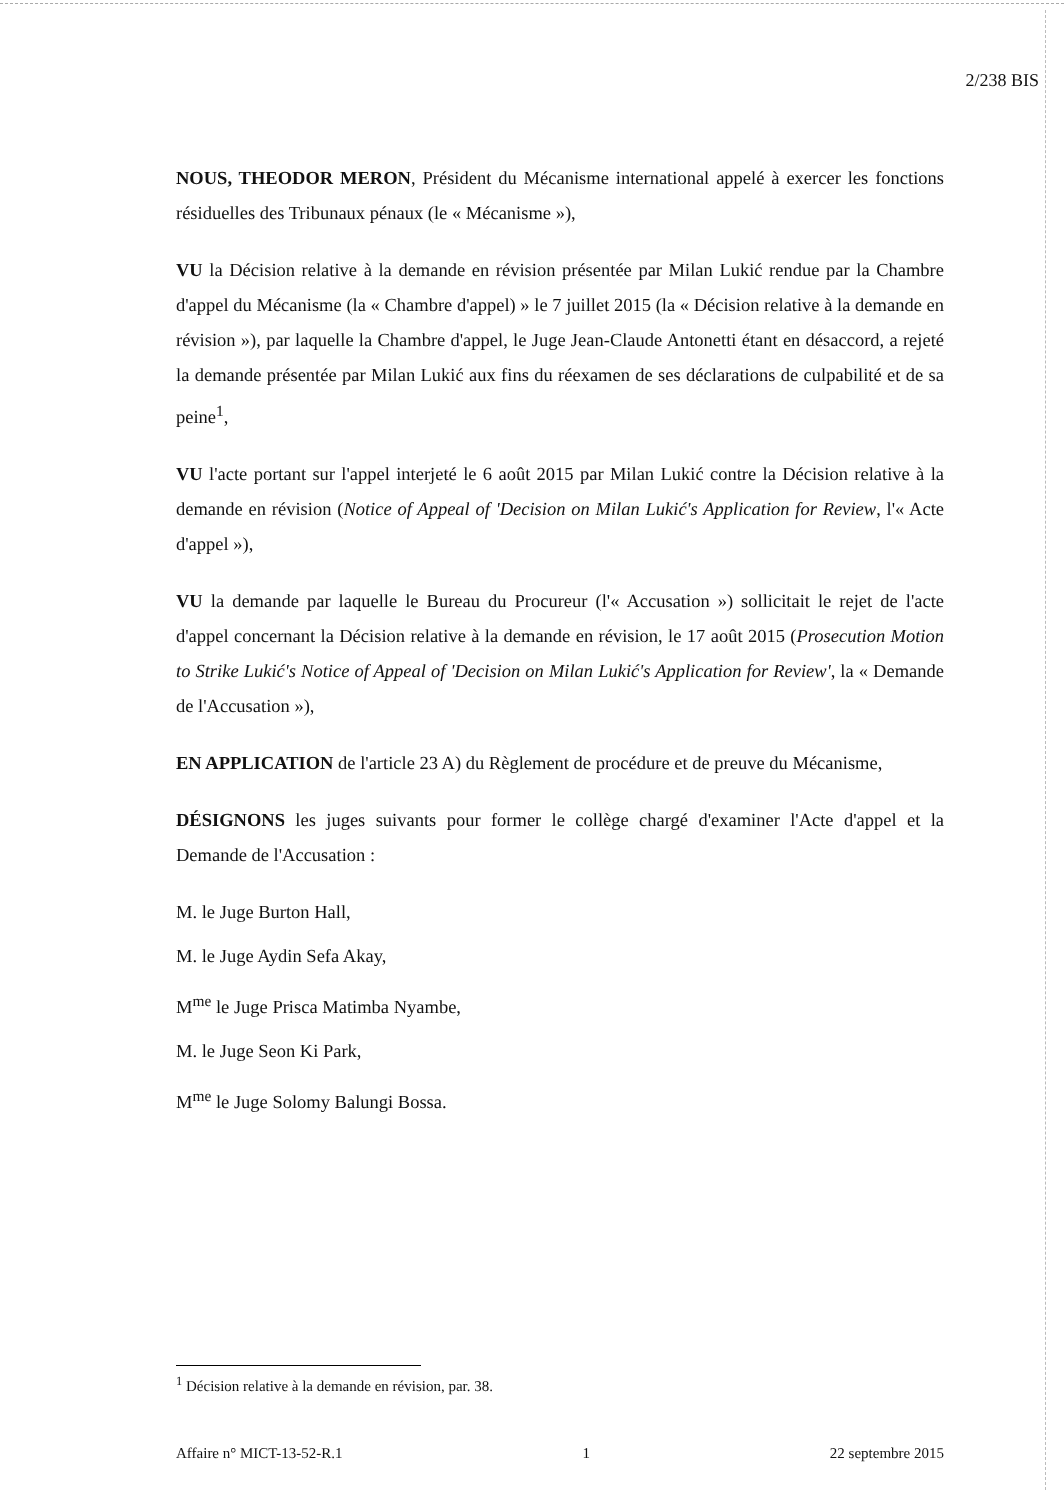2/238 BIS
NOUS, THEODOR MERON, Président du Mécanisme international appelé à exercer les fonctions résiduelles des Tribunaux pénaux (le « Mécanisme »),
VU la Décision relative à la demande en révision présentée par Milan Lukić rendue par la Chambre d'appel du Mécanisme (la « Chambre d'appel) » le 7 juillet 2015 (la « Décision relative à la demande en révision »), par laquelle la Chambre d'appel, le Juge Jean-Claude Antonetti étant en désaccord, a rejeté la demande présentée par Milan Lukić aux fins du réexamen de ses déclarations de culpabilité et de sa peine<sup>1</sup>,
VU l'acte portant sur l'appel interjeté le 6 août 2015 par Milan Lukić contre la Décision relative à la demande en révision (Notice of Appeal of 'Decision on Milan Lukić's Application for Review, l'« Acte d'appel »),
VU la demande par laquelle le Bureau du Procureur (l'« Accusation ») sollicitait le rejet de l'acte d'appel concernant la Décision relative à la demande en révision, le 17 août 2015 (Prosecution Motion to Strike Lukić's Notice of Appeal of 'Decision on Milan Lukić's Application for Review', la « Demande de l'Accusation »),
EN APPLICATION de l'article 23 A) du Règlement de procédure et de preuve du Mécanisme,
DÉSIGNONS les juges suivants pour former le collège chargé d'examiner l'Acte d'appel et la Demande de l'Accusation :
M. le Juge Burton Hall,
M. le Juge Aydin Sefa Akay,
M<sup>me</sup> le Juge Prisca Matimba Nyambe,
M. le Juge Seon Ki Park,
M<sup>me</sup> le Juge Solomy Balungi Bossa.
<sup>1</sup> Décision relative à la demande en révision, par. 38.
Affaire n° MICT-13-52-R.1 1 22 septembre 2015